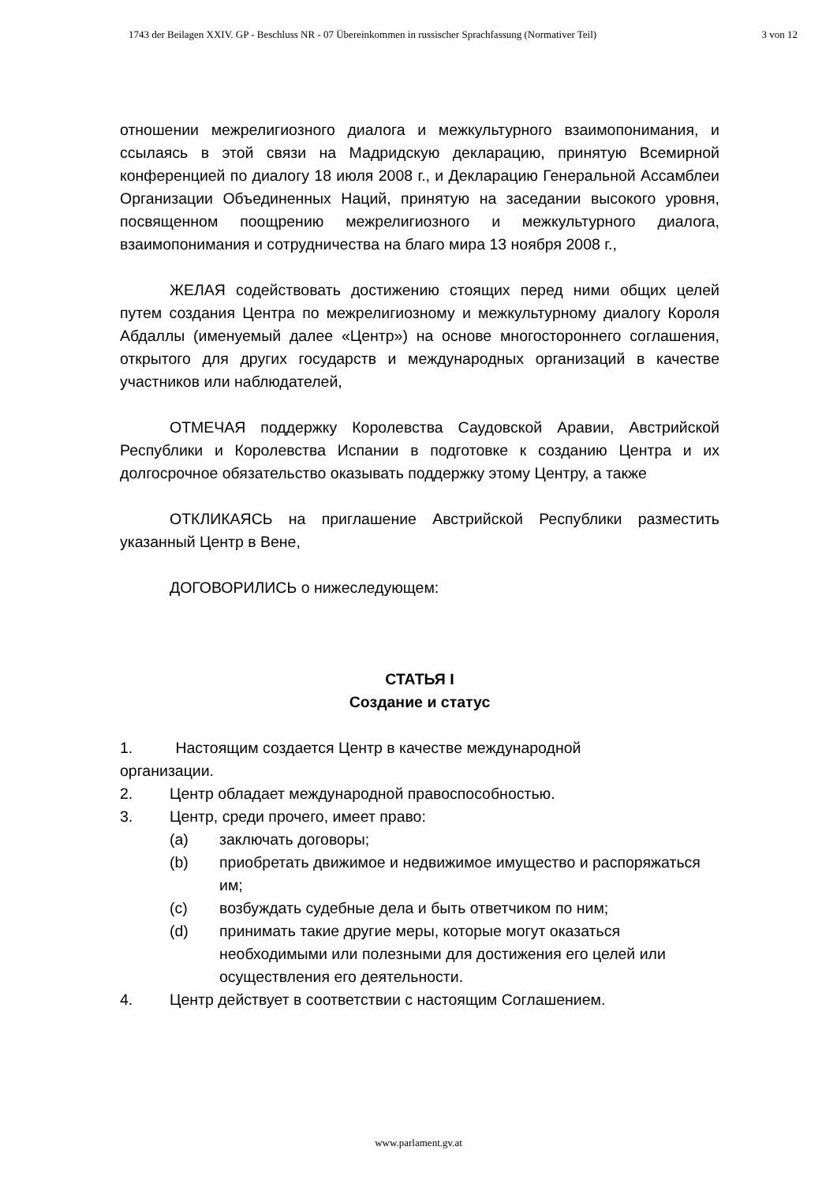1743 der Beilagen XXIV. GP - Beschluss NR - 07 Übereinkommen in russischer Sprachfassung (Normativer Teil) 3 von 12
отношении межрелигиозного диалога и межкультурного взаимопонимания, и ссылаясь в этой связи на Мадридскую декларацию, принятую Всемирной конференцией по диалогу 18 июля 2008 г., и Декларацию Генеральной Ассамблеи Организации Объединенных Наций, принятую на заседании высокого уровня, посвященном поощрению межрелигиозного и межкультурного диалога, взаимопонимания и сотрудничества на благо мира 13 ноября 2008 г.,
ЖЕЛАЯ содействовать достижению стоящих перед ними общих целей путем создания Центра по межрелигиозному и межкультурному диалогу Короля Абдаллы (именуемый далее «Центр») на основе многостороннего соглашения, открытого для других государств и международных организаций в качестве участников или наблюдателей,
ОТМЕЧАЯ поддержку Королевства Саудовской Аравии, Австрийской Республики и Королевства Испании в подготовке к созданию Центра и их долгосрочное обязательство оказывать поддержку этому Центру, а также
ОТКЛИКАЯСЬ на приглашение Австрийской Республики разместить указанный Центр в Вене,
ДОГОВОРИЛИСЬ о нижеследующем:
СТАТЬЯ I
Создание и статус
1. Настоящим создается Центр в качестве международной
организации.
2. Центр обладает международной правоспособностью.
3. Центр, среди прочего, имеет право:
(a) заключать договоры;
(b) приобретать движимое и недвижимое имущество и распоряжаться им;
(c) возбуждать судебные дела и быть ответчиком по ним;
(d) принимать такие другие меры, которые могут оказаться необходимыми или полезными для достижения его целей или осуществления его деятельности.
4. Центр действует в соответствии с настоящим Соглашением.
www.parlament.gv.at